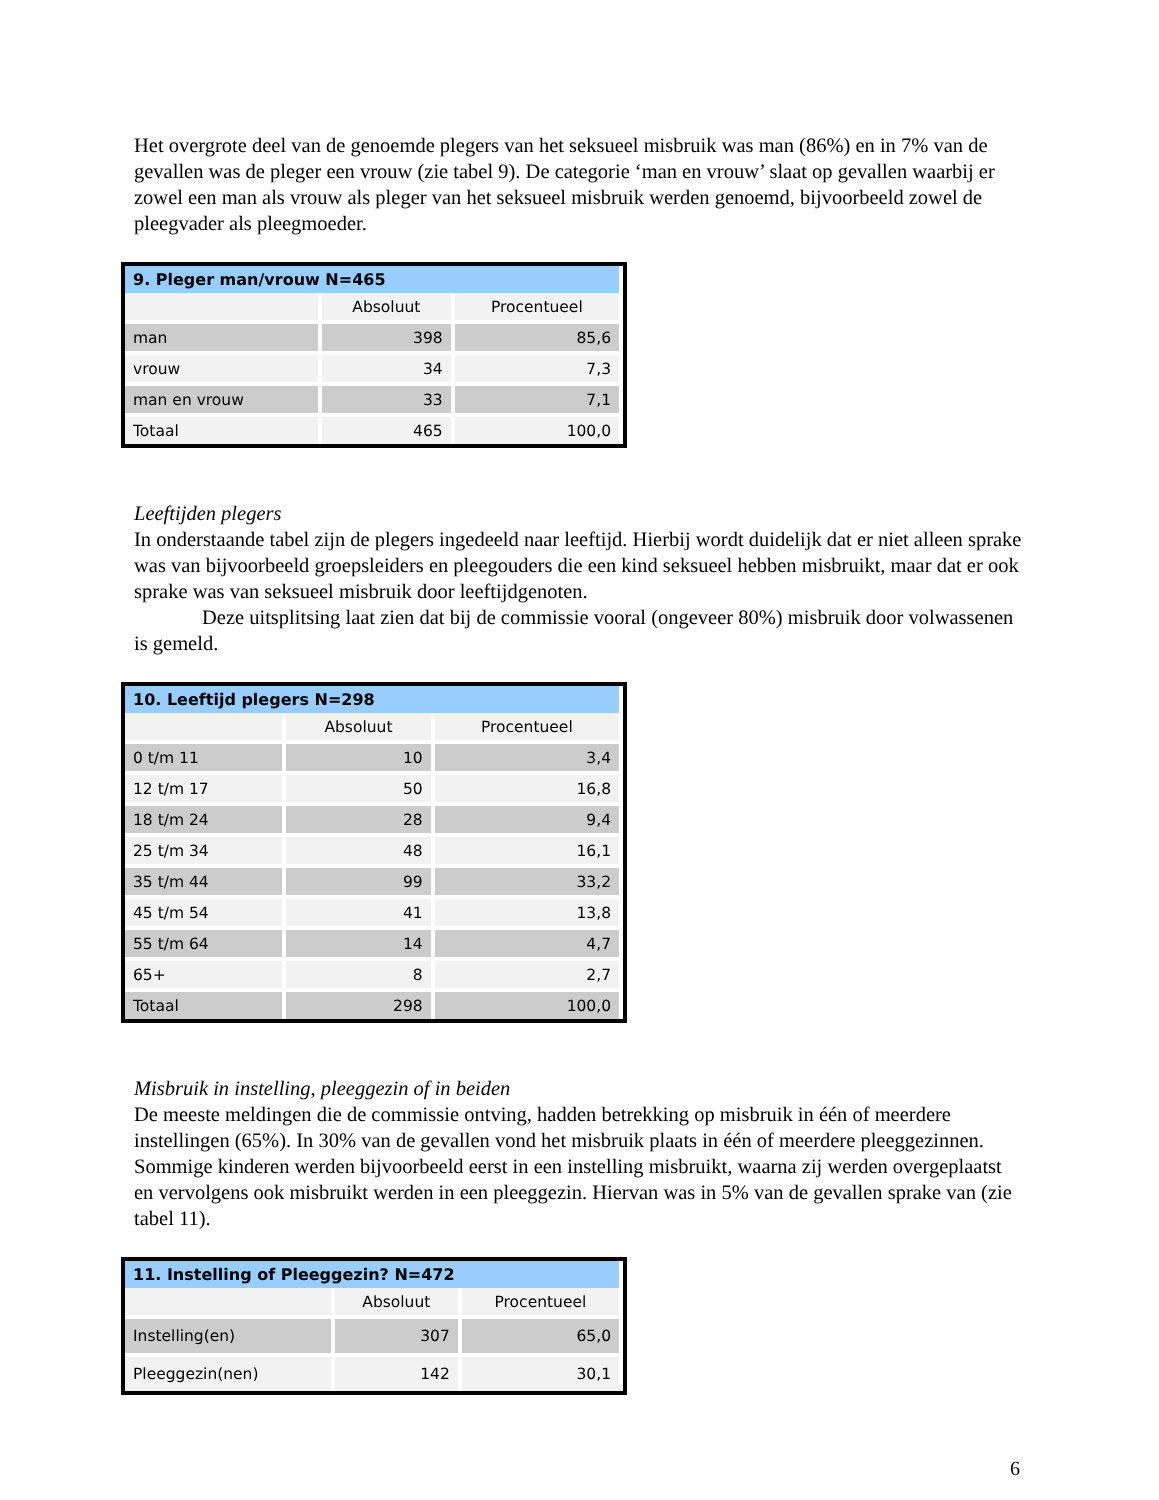Het overgrote deel van de genoemde plegers van het seksueel misbruik was man (86%) en in 7% van de gevallen was de pleger een vrouw (zie tabel 9). De categorie ‘man en vrouw’ slaat op gevallen waarbij er zowel een man als vrouw als pleger van het seksueel misbruik werden genoemd, bijvoorbeeld zowel de pleegvader als pleegmoeder.
| 9. Pleger man/vrouw N=465 | | |
| --- | --- | --- |
| | Absoluut | Procentueel |
| man | 398 | 85,6 |
| vrouw | 34 | 7,3 |
| man en vrouw | 33 | 7,1 |
| Totaal | 465 | 100,0 |
Leeftijden plegers
In onderstaande tabel zijn de plegers ingedeeld naar leeftijd. Hierbij wordt duidelijk dat er niet alleen sprake was van bijvoorbeeld groepsleiders en pleegouders die een kind seksueel hebben misbruikt, maar dat er ook sprake was van seksueel misbruik door leeftijdgenoten.
Deze uitsplitsing laat zien dat bij de commissie vooral (ongeveer 80%) misbruik door volwassenen is gemeld.
| 10. Leeftijd plegers N=298 | | |
| --- | --- | --- |
| | Absoluut | Procentueel |
| 0 t/m 11 | 10 | 3,4 |
| 12 t/m 17 | 50 | 16,8 |
| 18 t/m 24 | 28 | 9,4 |
| 25 t/m 34 | 48 | 16,1 |
| 35 t/m 44 | 99 | 33,2 |
| 45 t/m 54 | 41 | 13,8 |
| 55 t/m 64 | 14 | 4,7 |
| 65+ | 8 | 2,7 |
| Totaal | 298 | 100,0 |
Misbruik in instelling, pleeggezin of in beiden
De meeste meldingen die de commissie ontving, hadden betrekking op misbruik in één of meerdere instellingen (65%). In 30% van de gevallen vond het misbruik plaats in één of meerdere pleeggezinnen. Sommige kinderen werden bijvoorbeeld eerst in een instelling misbruikt, waarna zij werden overgeplaatst en vervolgens ook misbruikt werden in een pleeggezin. Hiervan was in 5% van de gevallen sprake van (zie tabel 11).
| 11. Instelling of Pleeggezin? N=472 | | |
| --- | --- | --- |
| | Absoluut | Procentueel |
| Instelling(en) | 307 | 65,0 |
| Pleeggezin(nen) | 142 | 30,1 |
6